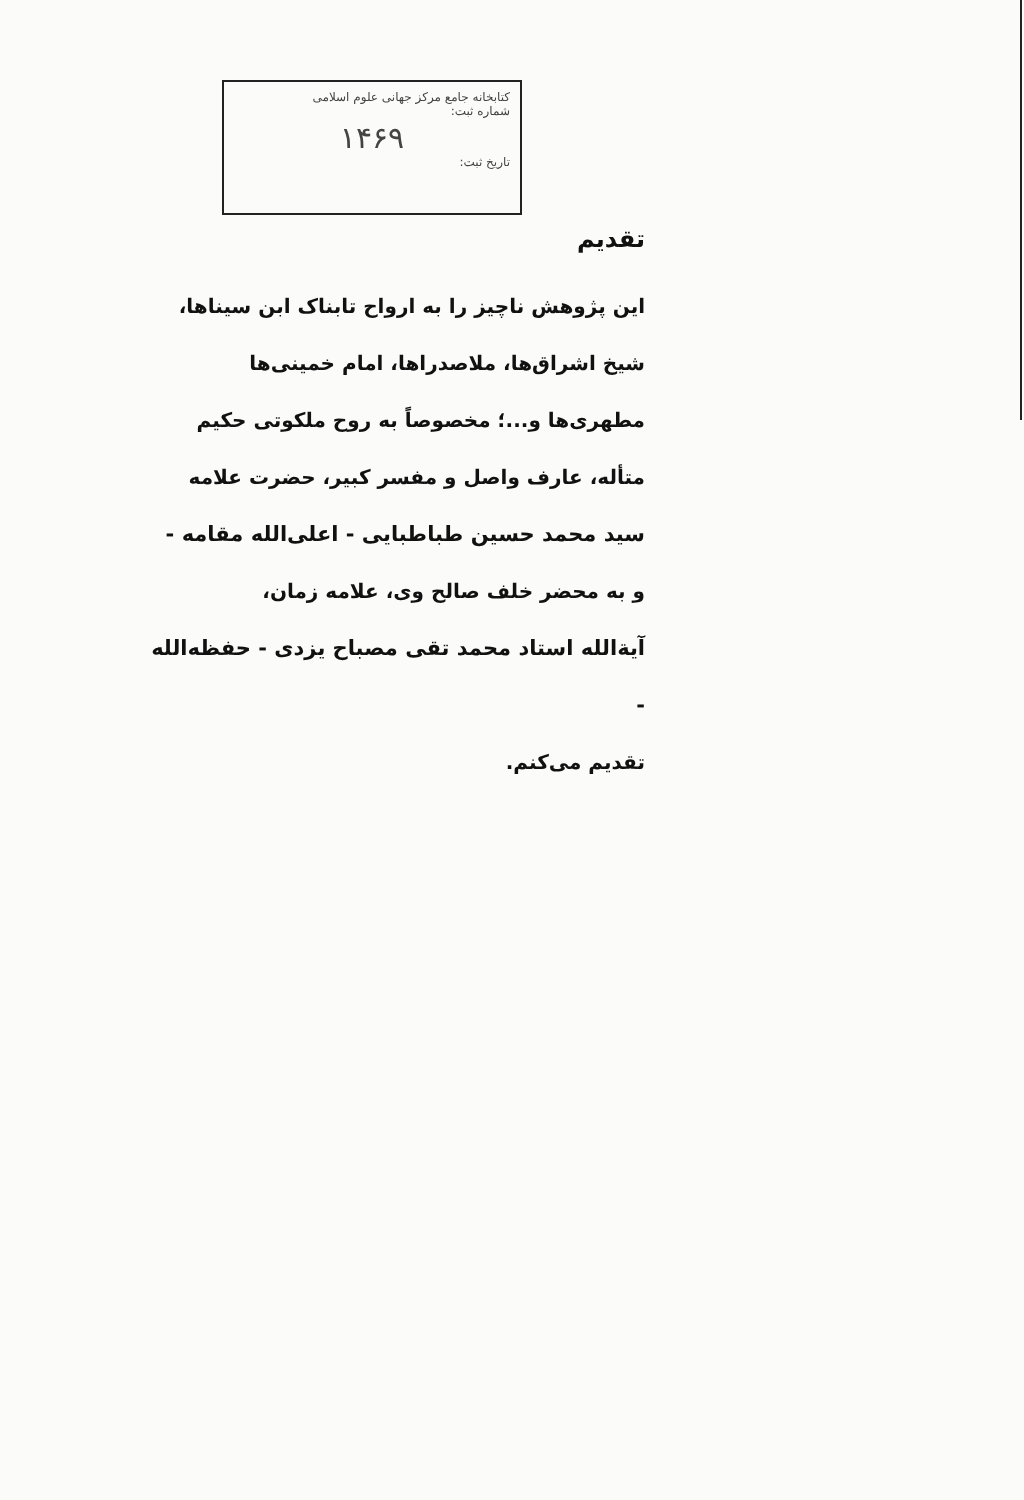کتابخانه جامع مرکز جهانی علوم اسلامی
شماره ثبت:
۱۴۶۹
تاریخ ثبت:
تقدیم
این پژوهش ناچیز را به ارواح تابناک ابن سیناها، شیخ اشراق‌ها، ملاصدراها، امام خمینی‌ها مطهری‌ها و...؛ مخصوصاً به روح ملکوتی حکیم متأله، عارف واصل و مفسر کبیر، حضرت علامه
سید محمد حسین طباطبایی - اعلی‌الله مقامه -
و به محضر خلف صالح وی، علامه زمان،
آیةالله استاد محمد تقی مصباح یزدی - حفظه‌الله -
تقدیم می‌کنم.